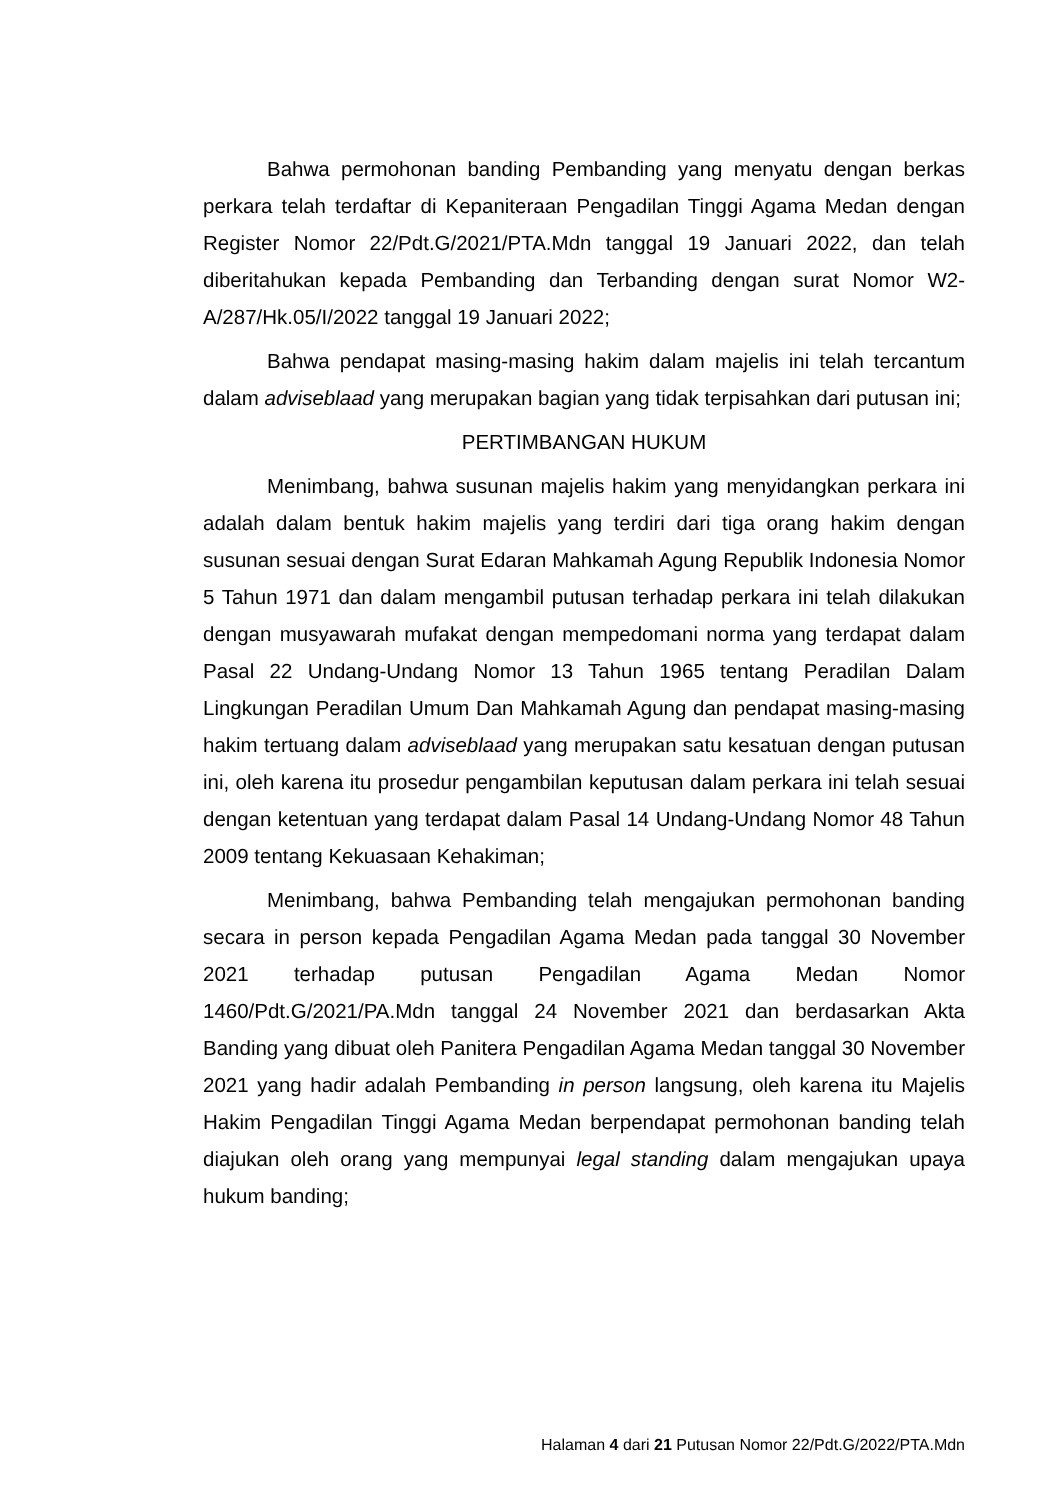Bahwa permohonan banding Pembanding yang menyatu dengan berkas perkara telah terdaftar di Kepaniteraan Pengadilan Tinggi Agama Medan dengan Register Nomor 22/Pdt.G/2021/PTA.Mdn tanggal 19 Januari 2022, dan telah diberitahukan kepada Pembanding dan Terbanding dengan surat Nomor W2-A/287/Hk.05/I/2022 tanggal 19 Januari 2022;
Bahwa pendapat masing-masing hakim dalam majelis ini telah tercantum dalam adviseblaad yang merupakan bagian yang tidak terpisahkan dari putusan ini;
PERTIMBANGAN HUKUM
Menimbang, bahwa susunan majelis hakim yang menyidangkan perkara ini adalah dalam bentuk hakim majelis yang terdiri dari tiga orang hakim dengan susunan sesuai dengan Surat Edaran Mahkamah Agung Republik Indonesia Nomor 5 Tahun 1971 dan dalam mengambil putusan terhadap perkara ini telah dilakukan dengan musyawarah mufakat dengan mempedomani norma yang terdapat dalam Pasal 22 Undang-Undang Nomor 13 Tahun 1965 tentang Peradilan Dalam Lingkungan Peradilan Umum Dan Mahkamah Agung dan pendapat masing-masing hakim tertuang dalam adviseblaad yang merupakan satu kesatuan dengan putusan ini, oleh karena itu prosedur pengambilan keputusan dalam perkara ini telah sesuai dengan ketentuan yang terdapat dalam Pasal 14 Undang-Undang Nomor 48 Tahun 2009 tentang Kekuasaan Kehakiman;
Menimbang, bahwa Pembanding telah mengajukan permohonan banding secara in person kepada Pengadilan Agama Medan pada tanggal 30 November 2021 terhadap putusan Pengadilan Agama Medan Nomor 1460/Pdt.G/2021/PA.Mdn tanggal 24 November 2021 dan berdasarkan Akta Banding yang dibuat oleh Panitera Pengadilan Agama Medan tanggal 30 November 2021 yang hadir adalah Pembanding in person langsung, oleh karena itu Majelis Hakim Pengadilan Tinggi Agama Medan berpendapat permohonan banding telah diajukan oleh orang yang mempunyai legal standing dalam mengajukan upaya hukum banding;
Halaman 4 dari 21 Putusan Nomor 22/Pdt.G/2022/PTA.Mdn